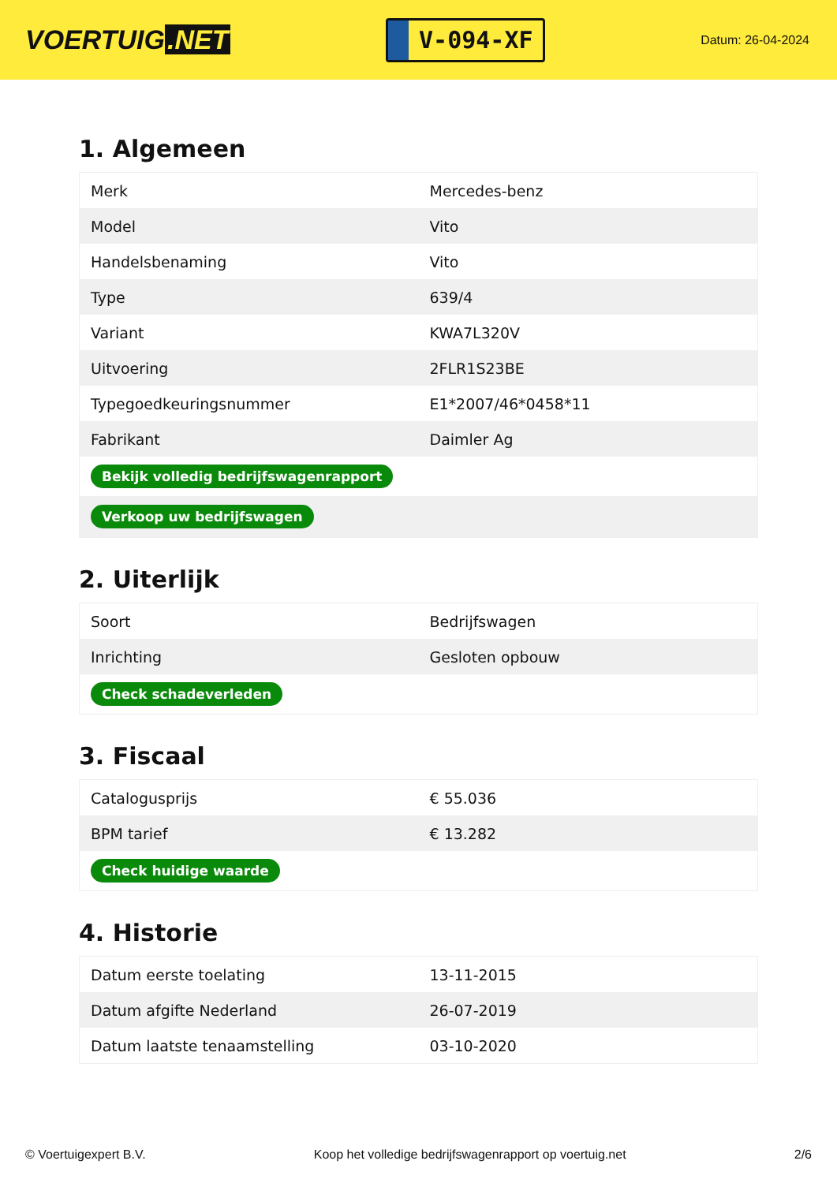VOERTUIG.NET
V-094-XF
Datum: 26-04-2024
1. Algemeen
| Merk | Mercedes-benz |
| Model | Vito |
| Handelsbenaming | Vito |
| Type | 639/4 |
| Variant | KWA7L320V |
| Uitvoering | 2FLR1S23BE |
| Typegoedkeuringsnummer | E1*2007/46*0458*11 |
| Fabrikant | Daimler Ag |
| Bekijk volledig bedrijfswagenrapport | |
| Verkoop uw bedrijfswagen | |
2. Uiterlijk
| Soort | Bedrijfswagen |
| Inrichting | Gesloten opbouw |
| Check schadeverleden | |
3. Fiscaal
| Catalogusprijs | € 55.036 |
| BPM tarief | € 13.282 |
| Check huidige waarde | |
4. Historie
| Datum eerste toelating | 13-11-2015 |
| Datum afgifte Nederland | 26-07-2019 |
| Datum laatste tenaamstelling | 03-10-2020 |
© Voertuigexpert B.V. Koop het volledige bedrijfswagenrapport op voertuig.net 2/6